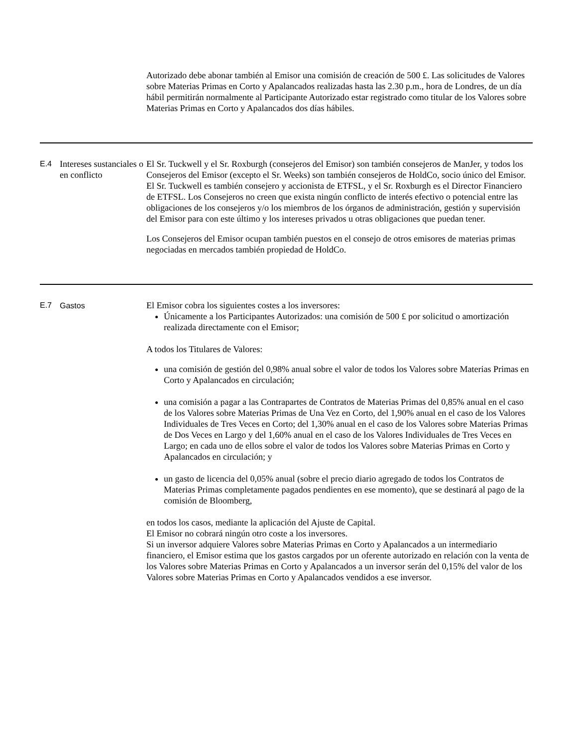| | | Autorizado debe abonar también al Emisor una comisión de creación de 500 £. Las solicitudes de Valores sobre Materias Primas en Corto y Apalancados realizadas hasta las 2.30 p.m., hora de Londres, de un día hábil permitirán normalmente al Participante Autorizado estar registrado como titular de los Valores sobre Materias Primas en Corto y Apalancados dos días hábiles. |
| E.4 | Intereses sustanciales o en conflicto | El Sr. Tuckwell y el Sr. Roxburgh (consejeros del Emisor) son también consejeros de ManJer, y todos los Consejeros del Emisor (excepto el Sr. Weeks) son también consejeros de HoldCo, socio único del Emisor. El Sr. Tuckwell es también consejero y accionista de ETFSL, y el Sr. Roxburgh es el Director Financiero de ETFSL. Los Consejeros no creen que exista ningún conflicto de interés efectivo o potencial entre las obligaciones de los consejeros y/o los miembros de los órganos de administración, gestión y supervisión del Emisor para con este último y los intereses privados u otras obligaciones que puedan tener. Los Consejeros del Emisor ocupan también puestos en el consejo de otros emisores de materias primas negociadas en mercados también propiedad de HoldCo. |
| E.7 | Gastos | El Emisor cobra los siguientes costes a los inversores: Únicamente a los Participantes Autorizados: una comisión de 500 £ por solicitud o amortización realizada directamente con el Emisor; A todos los Titulares de Valores: una comisión de gestión del 0,98% anual sobre el valor de todos los Valores sobre Materias Primas en Corto y Apalancados en circulación; una comisión a pagar a las Contrapartes de Contratos de Materias Primas del 0,85% anual en el caso de los Valores sobre Materias Primas de Una Vez en Corto, del 1,90% anual en el caso de los Valores Individuales de Tres Veces en Corto; del 1,30% anual en el caso de los Valores sobre Materias Primas de Dos Veces en Largo y del 1,60% anual en el caso de los Valores Individuales de Tres Veces en Largo; en cada uno de ellos sobre el valor de todos los Valores sobre Materias Primas en Corto y Apalancados en circulación; y un gasto de licencia del 0,05% anual (sobre el precio diario agregado de todos los Contratos de Materias Primas completamente pagados pendientes en ese momento), que se destinará al pago de la comisión de Bloomberg, en todos los casos, mediante la aplicación del Ajuste de Capital. El Emisor no cobrará ningún otro coste a los inversores. Si un inversor adquiere Valores sobre Materias Primas en Corto y Apalancados a un intermediario financiero, el Emisor estima que los gastos cargados por un oferente autorizado en relación con la venta de los Valores sobre Materias Primas en Corto y Apalancados a un inversor serán del 0,15% del valor de los Valores sobre Materias Primas en Corto y Apalancados vendidos a ese inversor. |